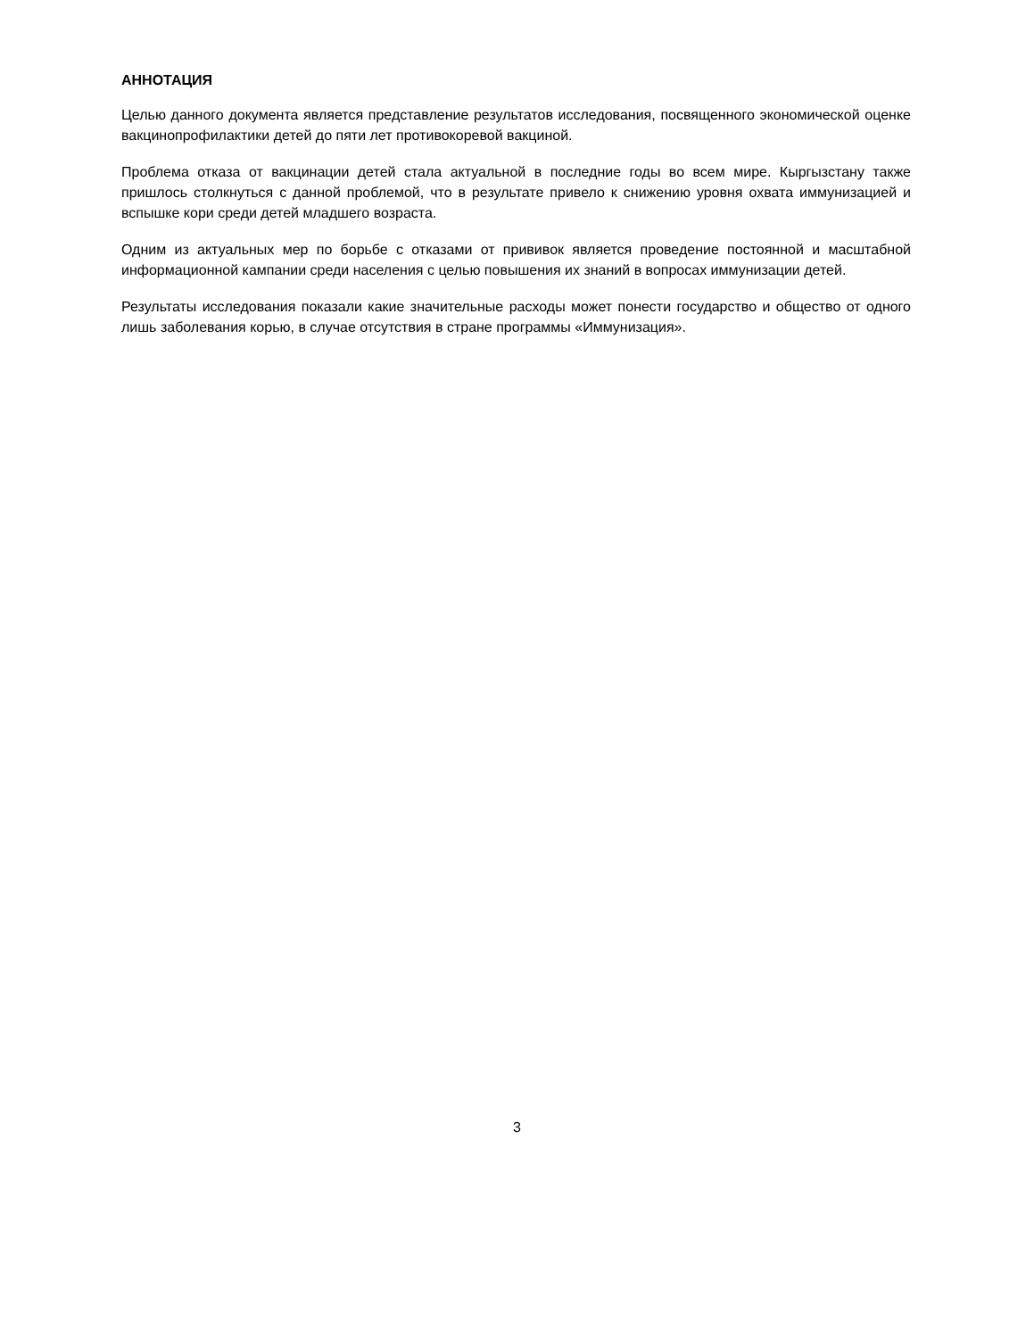АННОТАЦИЯ
Целью данного документа является представление результатов исследования, посвященного экономической оценке вакцинопрофилактики детей до пяти лет противокоревой вакциной.
Проблема отказа от вакцинации детей стала актуальной в последние годы во всем мире. Кыргызстану также пришлось столкнуться с данной проблемой, что в результате привело к снижению уровня охвата иммунизацией и вспышке кори среди детей младшего возраста.
Одним из актуальных мер по борьбе с отказами от прививок является проведение постоянной и масштабной информационной кампании среди населения с целью повышения их знаний в вопросах иммунизации детей.
Результаты исследования показали какие значительные расходы может понести государство и общество от одного лишь заболевания корью, в случае отсутствия в стране программы «Иммунизация».
3